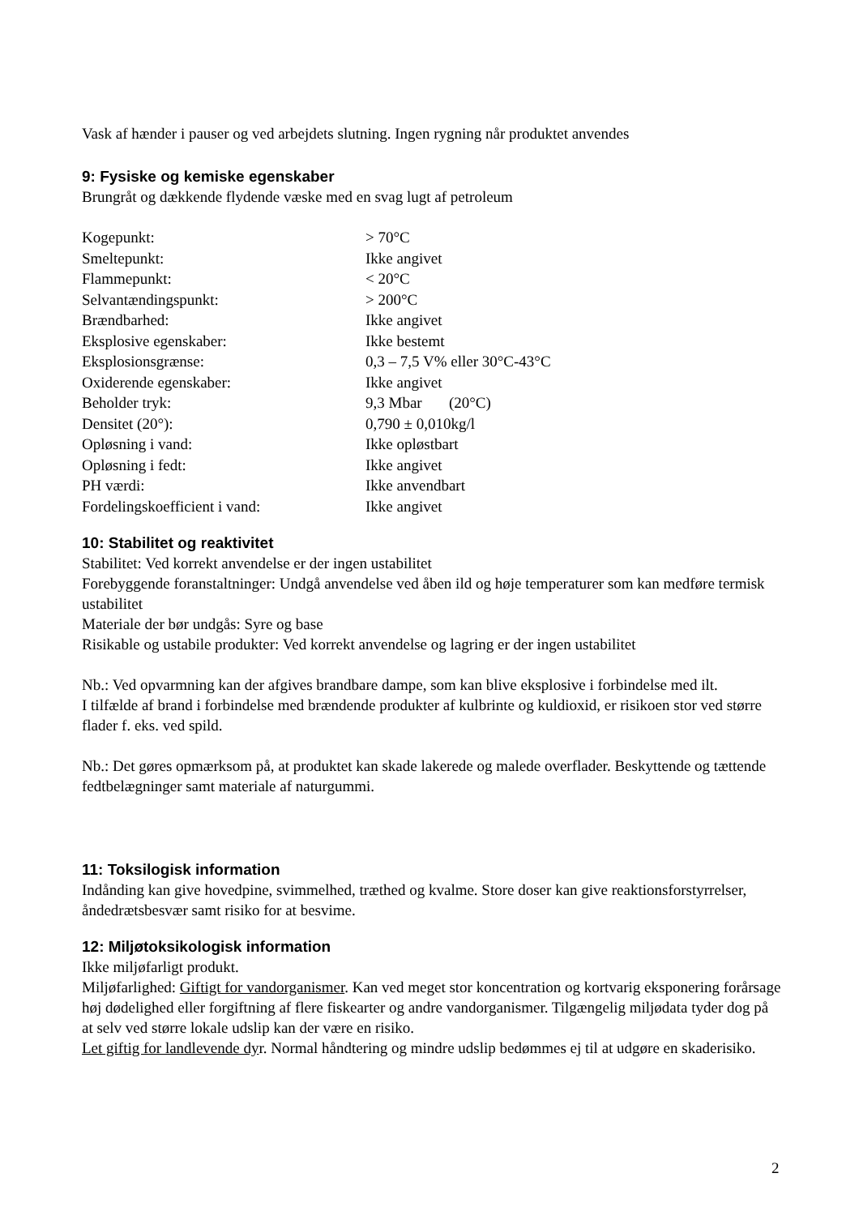Vask af hænder i pauser og ved arbejdets slutning. Ingen rygning når produktet anvendes
9: Fysiske og kemiske egenskaber
Brungråt og dækkende flydende væske med en svag lugt af petroleum
| Kogepunkt: | > 70°C |
| Smeltepunkt: | Ikke angivet |
| Flammepunkt: | < 20°C |
| Selvantændingspunkt: | > 200°C |
| Brændbarhed: | Ikke angivet |
| Eksplosive egenskaber: | Ikke bestemt |
| Eksplosionsgrænse: | 0,3 – 7,5 V% eller 30°C-43°C |
| Oxiderende egenskaber: | Ikke angivet |
| Beholder tryk: | 9,3 Mbar (20°C) |
| Densitet (20°): | 0,790 ± 0,010kg/l |
| Opløsning i vand: | Ikke opløstbart |
| Opløsning i fedt: | Ikke angivet |
| PH værdi: | Ikke anvendbart |
| Fordelingskoefficient i vand: | Ikke angivet |
10: Stabilitet og reaktivitet
Stabilitet: Ved korrekt anvendelse er der ingen ustabilitet
Forebyggende foranstaltninger: Undgå anvendelse ved åben ild og høje temperaturer som kan medføre termisk ustabilitet
Materiale der bør undgås: Syre og base
Risikable og ustabile produkter: Ved korrekt anvendelse og lagring er der ingen ustabilitet
Nb.: Ved opvarmning kan der afgives brandbare dampe, som kan blive eksplosive i forbindelse med ilt.
I tilfælde af brand i forbindelse med brændende produkter af kulbrinte og kuldioxid, er risikoen stor ved større flader f. eks. ved spild.
Nb.: Det gøres opmærksom på, at produktet kan skade lakerede og malede overflader. Beskyttende og tættende fedtbelægninger samt materiale af naturgummi.
11: Toksilogisk information
Indånding kan give hovedpine, svimmelhed, træthed og kvalme. Store doser kan give reaktionsforstyrrelser, åndedrætsbesvær samt risiko for at besvime.
12: Miljøtoksikologisk information
Ikke miljøfarligt produkt.
Miljøfarlighed: Giftigt for vandorganismer. Kan ved meget stor koncentration og kortvarig eksponering forårsage høj dødelighed eller forgiftning af flere fiskearter og andre vandorganismer. Tilgængelig miljødata tyder dog på at selv ved større lokale udslip kan der være en risiko.
Let giftig for landlevende dyr. Normal håndtering og mindre udslip bedømmes ej til at udgøre en skaderisiko.
2